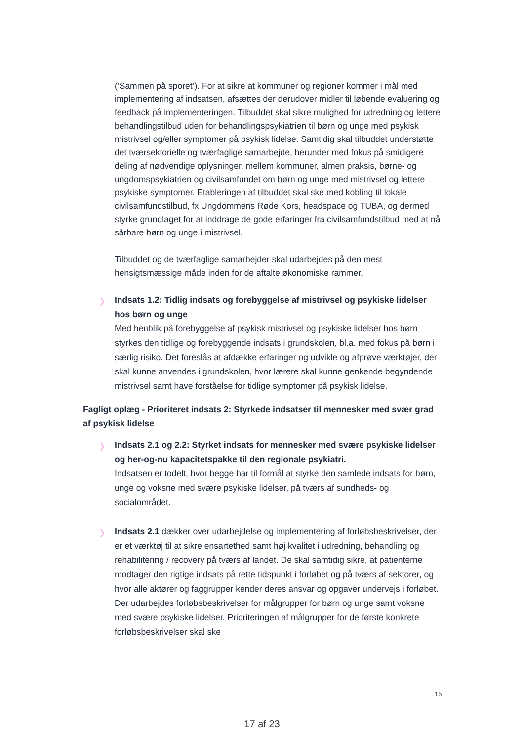(’Sammen på sporet’). For at sikre at kommuner og regioner kommer i mål med implementering af indsatsen, afsættes der derudover midler til løbende evaluering og feedback på implementeringen. Tilbuddet skal sikre mulighed for udredning og lettere behandlingstilbud uden for behandlingspsykiatrien til børn og unge med psykisk mistrivsel og/eller symptomer på psykisk lidelse. Samtidig skal tilbuddet understøtte det tværsektorielle og tværfaglige samarbejde, herunder med fokus på smidigere deling af nødvendige oplysninger, mellem kommuner, almen praksis, børne- og ungdomspsykiatrien og civilsamfundet om børn og unge med mistrivsel og lettere psykiske symptomer. Etableringen af tilbuddet skal ske med kobling til lokale civilsamfundstilbud, fx Ungdommens Røde Kors, headspace og TUBA, og dermed styrke grundlaget for at inddrage de gode erfaringer fra civilsamfundstilbud med at nå sårbare børn og unge i mistrivsel.
Tilbuddet og de tværfaglige samarbejder skal udarbejdes på den mest hensigtsmæssige måde inden for de aftalte økonomiske rammer.
❯
Indsats 1.2: Tidlig indsats og forebyggelse af mistrivsel og psykiske lidelser hos børn og unge
Med henblik på forebyggelse af psykisk mistrivsel og psykiske lidelser hos børn styrkes den tidlige og forebyggende indsats i grundskolen, bl.a. med fokus på børn i særlig risiko. Det foreslås at afdække erfaringer og udvikle og afprøve værktøjer, der skal kunne anvendes i grundskolen, hvor lærere skal kunne genkende begyndende mistrivsel samt have forståelse for tidlige symptomer på psykisk lidelse.
Fagligt oplæg - Prioriteret indsats 2: Styrkede indsatser til mennesker med svær grad af psykisk lidelse
❯
Indsats 2.1 og 2.2: Styrket indsats for mennesker med svære psykiske lidelser og her-og-nu kapacitetspakke til den regionale psykiatri.
Indsatsen er todelt, hvor begge har til formål at styrke den samlede indsats for børn, unge og voksne med svære psykiske lidelser, på tværs af sundheds- og socialområdet.
❯ Indsats 2.1 dækker over udarbejdelse og implementering af forløbsbeskrivelser, der er et værktøj til at sikre ensartethed samt høj kvalitet i udredning, behandling og rehabilitering / recovery på tværs af landet. De skal samtidig sikre, at patienterne modtager den rigtige indsats på rette tidspunkt i forløbet og på tværs af sektorer, og hvor alle aktører og faggrupper kender deres ansvar og opgaver undervejs i forløbet. Der udarbejdes forløbsbeskrivelser for målgrupper for børn og unge samt voksne med svære psykiske lidelser. Prioriteringen af målgrupper for de første konkrete forløbsbeskrivelser skal ske
15
17 af 23